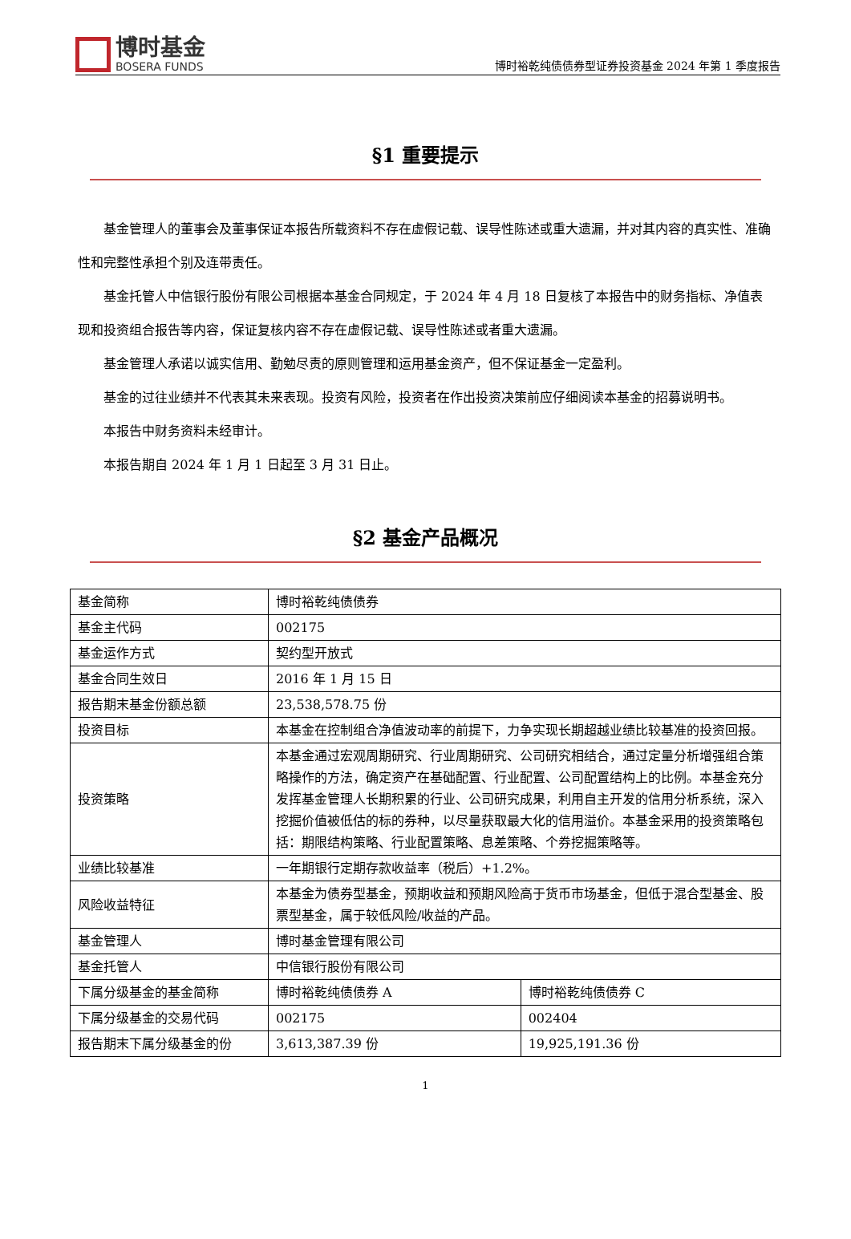博时基金
BOSERA FUNDS
博时裕乾纯债债券型证券投资基金 2024 年第 1 季度报告
§1 重要提示
基金管理人的董事会及董事保证本报告所载资料不存在虚假记载、误导性陈述或重大遗漏，并对其内容的真实性、准确性和完整性承担个别及连带责任。
基金托管人中信银行股份有限公司根据本基金合同规定，于 2024 年 4 月 18 日复核了本报告中的财务指标、净值表现和投资组合报告等内容，保证复核内容不存在虚假记载、误导性陈述或者重大遗漏。
基金管理人承诺以诚实信用、勤勉尽责的原则管理和运用基金资产，但不保证基金一定盈利。
基金的过往业绩并不代表其未来表现。投资有风险，投资者在作出投资决策前应仔细阅读本基金的招募说明书。
本报告中财务资料未经审计。
本报告期自 2024 年 1 月 1 日起至 3 月 31 日止。
§2 基金产品概况
| 基金简称 | 博时裕乾纯债债券 | |
| 基金主代码 | 002175 | |
| 基金运作方式 | 契约型开放式 | |
| 基金合同生效日 | 2016 年 1 月 15 日 | |
| 报告期末基金份额总额 | 23,538,578.75 份 | |
| 投资目标 | 本基金在控制组合净值波动率的前提下，力争实现长期超越业绩比较基准的投资回报。 | |
| 投资策略 | 本基金通过宏观周期研究、行业周期研究、公司研究相结合，通过定量分析增强组合策略操作的方法，确定资产在基础配置、行业配置、公司配置结构上的比例。本基金充分发挥基金管理人长期积累的行业、公司研究成果，利用自主开发的信用分析系统，深入挖掘价值被低估的标的券种，以尽量获取最大化的信用溢价。本基金采用的投资策略包括：期限结构策略、行业配置策略、息差策略、个券挖掘策略等。 | |
| 业绩比较基准 | 一年期银行定期存款收益率（税后）+1.2%。 | |
| 风险收益特征 | 本基金为债券型基金，预期收益和预期风险高于货币市场基金，但低于混合型基金、股票型基金，属于较低风险/收益的产品。 | |
| 基金管理人 | 博时基金管理有限公司 | |
| 基金托管人 | 中信银行股份有限公司 | |
| 下属分级基金的基金简称 | 博时裕乾纯债债券 A | 博时裕乾纯债债券 C |
| 下属分级基金的交易代码 | 002175 | 002404 |
| 报告期末下属分级基金的份 | 3,613,387.39 份 | 19,925,191.36 份 |
1